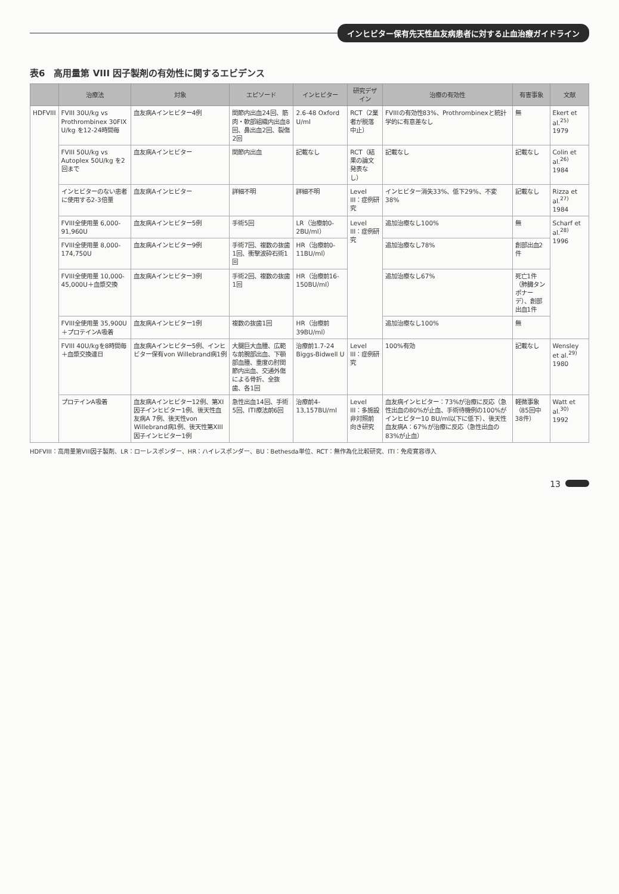インヒビター保有先天性血友病患者に対する止血治療ガイドライン
表6　高用量第 VIII 因子製剤の有効性に関するエビデンス
| | 治療法 | 対象 | エピソード | インヒビター | 研究デザイン | 治療の有効性 | 有害事象 | 文献 |
| --- | --- | --- | --- | --- | --- | --- | --- | --- |
| HDFVIII | FVIII 30U/kg vs Prothrombinex 30FIX U/kg を12-24時間毎 | 血友病Aインヒビター4例 | 関節内出血24回、筋肉・軟部組織内出血8回、鼻出血2回、裂傷2回 | 2.6-48 Oxford U/ml | RCT（2業者が脱落中止） | FVIIIの有効性83%、Prothrombinexと統計学的に有意差なし | 無 | Ekert et al.<sup>25)</sup> 1979 |
| | FVIII 50U/kg vs Autoplex 50U/kg を2回まで | 血友病Aインヒビター | 関節内出血 | 記載なし | RCT（結果の論文発表なし） | 記載なし | 記載なし | Colin et al.<sup>26)</sup> 1984 |
| | インヒビターのない患者に使用する2-3倍量 | 血友病Aインヒビター | 詳細不明 | 詳細不明 | Level III：症例研究 | インヒビター消失33%、低下29%、不変38% | 記載なし | Rizza et al.<sup>27)</sup> 1984 |
| | FVIII全使用量 6,000-91,960U | 血友病Aインヒビター5例 | 手術5回 | LR（治療前0-2BU/ml） | Level III：症例研究 | 追加治療なし100% | 無 | Scharf et al.<sup>28)</sup> 1996 |
| | FVIII全使用量 8,000-174,750U | 血友病Aインヒビター9例 | 手術7回、複数の抜歯1回、衝撃波砕石術1回 | HR（治療前0-11BU/ml） | | 追加治療なし78% | 創部出血2件 | |
| | FVIII全使用量 10,000-45,000U＋血漿交換 | 血友病Aインヒビター3例 | 手術2回、複数の抜歯1回 | HR（治療前16-150BU/ml） | | 追加治療なし67% | 死亡1件（肺臓タンポナーデ）、創部出血1件 | |
| | FVIII全使用量 35,900U＋プロテインA吸着 | 血友病Aインヒビター1例 | 複数の抜歯1回 | HR（治療前39BU/ml） | | 追加治療なし100% | 無 | |
| | FVIII 40U/kgを8時間毎＋血漿交換連日 | 血友病Aインヒビター5例、インヒビター保有von Willebrand病1例 | 大腿巨大血腫、広範な前腕部出血、下顎部血腫、重度の肘関節内出血、交通外傷による骨折、全抜歯、各1回 | 治療前1.7-24 Biggs-Bidwell U | Level III：症例研究 | 100%有効 | 記載なし | Wensley et al.<sup>29)</sup> 1980 |
| | プロテインA吸着 | 血友病Aインヒビター12例、第XI因子インヒビター1例、後天性血友病A 7例、後天性von Willebrand病1例、後天性第XIII因子インヒビター1例 | 急性出血14回、手術5回、ITI療法前6回 | 治療前4-13,157BU/ml | Level III：多施設非対照前向き研究 | 血友病インヒビター：73%が治療に反応（急性出血の80%が止血、手術待機例の100%がインヒビター10 BU/ml以下に低下）、後天性血友病A：67%が治療に反応（急性出血の83%が止血） | 軽微事象（85回中38件） | Watt et al.<sup>30)</sup> 1992 |
HDFVIII：高用量第VIII因子製剤、LR：ローレスポンダー、HR：ハイレスポンダー、BU：Bethesda単位、RCT：無作為化比較研究、ITI：免疫寛容導入
13